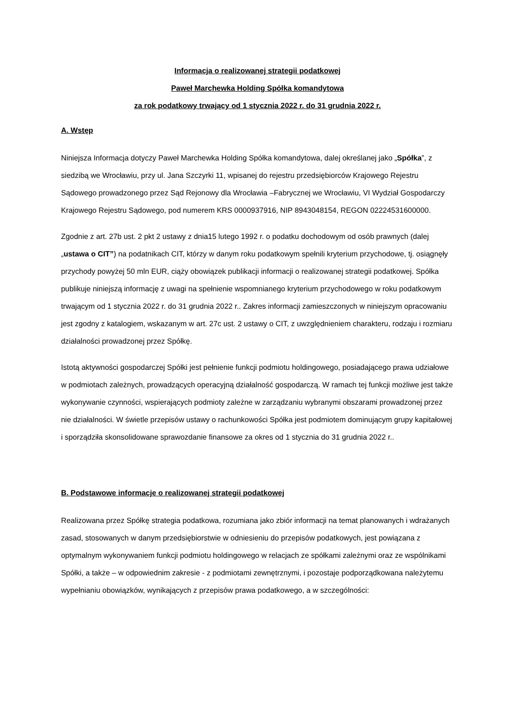Informacja o realizowanej strategii podatkowej
Paweł Marchewka Holding Spółka komandytowa
za rok podatkowy trwający od 1 stycznia 2022 r. do 31 grudnia 2022 r.
A. Wstęp
Niniejsza Informacja dotyczy Paweł Marchewka Holding Spółka komandytowa, dalej określanej jako „Spółka”, z siedzibą we Wrocławiu, przy ul. Jana Szczyrki 11, wpisanej do rejestru przedsiębiorców Krajowego Rejestru Sądowego prowadzonego przez Sąd Rejonowy dla Wrocławia –Fabrycznej we Wrocławiu, VI Wydział Gospodarczy Krajowego Rejestru Sądowego, pod numerem KRS 0000937916, NIP 8943048154, REGON 02224531600000.
Zgodnie z art. 27b ust. 2 pkt 2 ustawy z dnia15 lutego 1992 r. o podatku dochodowym od osób prawnych (dalej „ustawa o CIT”) na podatnikach CIT, którzy w danym roku podatkowym spełnili kryterium przychodowe, tj. osiągnęły przychody powyżej 50 mln EUR, ciąży obowiązek publikacji informacji o realizowanej strategii podatkowej. Spółka publikuje niniejszą informację z uwagi na spełnienie wspomnianego kryterium przychodowego w roku podatkowym trwającym od 1 stycznia 2022 r. do 31 grudnia 2022 r.. Zakres informacji zamieszczonych w niniejszym opracowaniu jest zgodny z katalogiem, wskazanym w art. 27c ust. 2 ustawy o CIT, z uwzględnieniem charakteru, rodzaju i rozmiaru działalności prowadzonej przez Spółkę.
Istotą aktywności gospodarczej Spółki jest pełnienie funkcji podmiotu holdingowego, posiadającego prawa udziałowe w podmiotach zależnych, prowadzących operacyjną działalność gospodarczą. W ramach tej funkcji możliwe jest także wykonywanie czynności, wspierających podmioty zależne w zarządzaniu wybranymi obszarami prowadzonej przez nie działalności. W świetle przepisów ustawy o rachunkowości Spółka jest podmiotem dominującym grupy kapitałowej i sporządziła skonsolidowane sprawozdanie finansowe za okres od 1 stycznia do 31 grudnia 2022 r..
B. Podstawowe informacje o realizowanej strategii podatkowej
Realizowana przez Spółkę strategia podatkowa, rozumiana jako zbiór informacji na temat planowanych i wdrażanych zasad, stosowanych w danym przedsiębiorstwie w odniesieniu do przepisów podatkowych, jest powiązana z optymalnym wykonywaniem funkcji podmiotu holdingowego w relacjach ze spółkami zależnymi oraz ze wspólnikami Spółki, a także – w odpowiednim zakresie - z podmiotami zewnętrznymi, i pozostaje podporządkowana należytemu wypełnianiu obowiązków, wynikających z przepisów prawa podatkowego, a w szczególności: